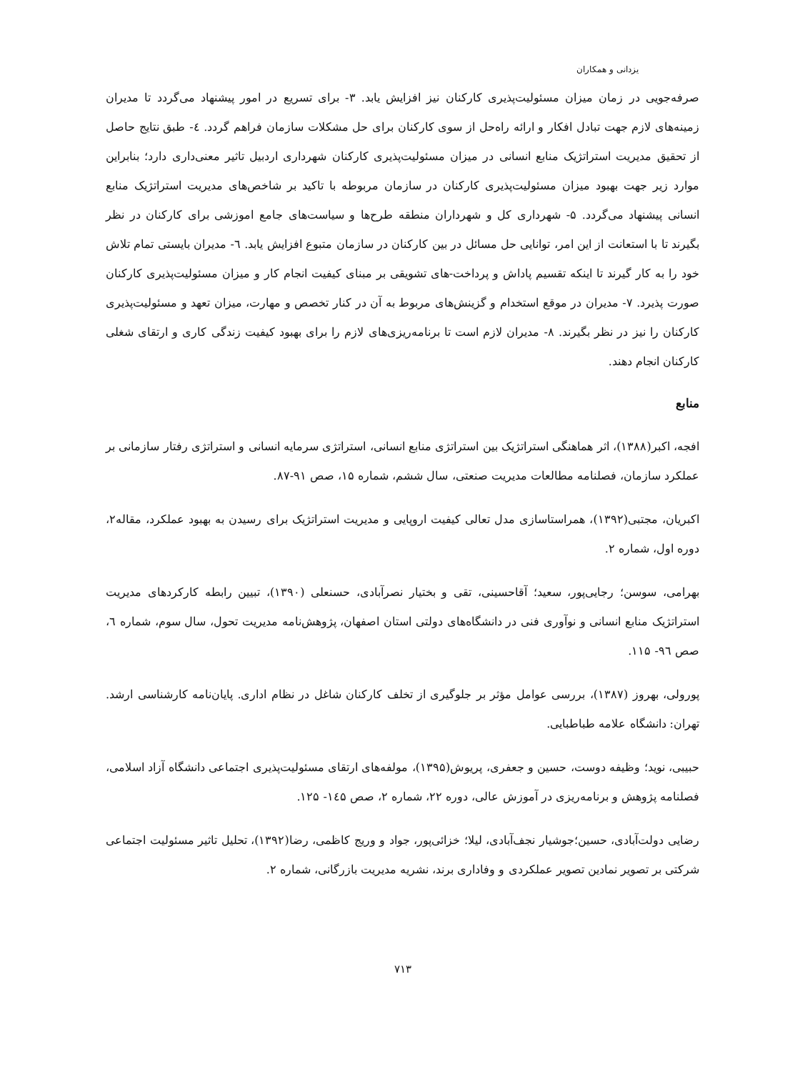یزدانی و همکاران
صرفه‌جویی در زمان میزان مسئولیت‌پذیری کارکنان نیز افزایش یابد. ۳- برای تسریع در امور پیشنهاد می‌گردد تا مدیران زمینه‌های لازم جهت تبادل افکار و ارائه راه‌حل از سوی کارکنان برای حل مشکلات سازمان فراهم گردد. ٤- طبق نتایج حاصل از تحقیق مدیریت استراتژیک منابع انسانی در میزان مسئولیت‌پذیری کارکنان شهرداری اردبیل تاثیر معنی‌داری دارد؛ بنابراین موارد زیر جهت بهبود میزان مسئولیت‌پذیری کارکنان در سازمان مربوطه با تاکید بر شاخص‌های مدیریت استراتژیک منابع انسانی پیشنهاد می‌گردد. ۵- شهرداری کل و شهرداران منطقه طرح‌ها و سیاست‌های جامع اموزشی برای کارکنان در نظر بگیرند تا با استعانت از این امر، توانایی حل مسائل در بین کارکنان در سازمان متبوع افزایش یابد. ٦- مدیران بایستی تمام تلاش خود را به کار گیرند تا اینکه تقسیم پاداش و پرداخت-های تشویقی بر مبنای کیفیت انجام کار و میزان مسئولیت‌پذیری کارکنان صورت پذیرد. ۷- مدیران در موقع استخدام و گزینش‌های مربوط به آن در کنار تخصص و مهارت، میزان تعهد و مسئولیت‌پذیری کارکنان را نیز در نظر بگیرند. ۸- مدیران لازم است تا برنامه‌ریزی‌های لازم را برای بهبود کیفیت زندگی کاری و ارتقای شغلی کارکنان انجام دهند.
منابع
افجه، اکبر(۱۳۸۸)، اثر هماهنگی استراتژیک بین استراتژی منابع انسانی، استراتژی سرمایه انسانی و استراتژی رفتار سازمانی بر عملکرد سازمان، فصلنامه مطالعات مدیریت صنعتی، سال ششم، شماره ۱۵، صص ۹۱-۸۷.
اکبریان، مجتبی(۱۳۹۲)، همراستاسازی مدل تعالی کیفیت اروپایی و مدیریت استراتژیک برای رسیدن به بهبود عملکرد، مقاله۲، دوره اول، شماره ۲.
بهرامی، سوسن؛ رجایی‌پور، سعید؛ آقاحسینی، تقی و بختیار نصرآبادی، حسنعلی (۱۳۹۰)، تبیین رابطه کارکردهای مدیریت استراتژیک منابع انسانی و نوآوری فنی در دانشگاه‌های دولتی استان اصفهان، پژوهش‌نامه مدیریت تحول، سال سوم، شماره ٦، صص ۹٦- ۱۱۵.
پورولی، بهروز (۱۳۸۷)، بررسی عوامل مؤثر بر جلوگیری از تخلف کارکنان شاغل در نظام اداری. پایان‌نامه کارشناسی ارشد. تهران: دانشگاه علامه طباطبایی.
حبیبی، نوید؛ وظیفه دوست، حسین و جعفری، پریوش(۱۳۹۵)، مولفه‌های ارتقای مسئولیت‌پذیری اجتماعی دانشگاه آزاد اسلامی، فصلنامه پژوهش و برنامه‌ریزی در آموزش عالی، دوره ۲۲، شماره ۲، صص ۱٤۵- ۱۲۵.
رضایی دولت‌آبادی، حسین؛جوشیار نجف‌آبادی، لیلا؛ خزائی‌پور، جواد و وریج کاظمی، رضا(۱۳۹۲)، تحلیل تاثیر مسئولیت اجتماعی شرکتی بر تصویر نمادین تصویر عملکردی و وفاداری برند، نشریه مدیریت بازرگانی، شماره ۲.
۷۱۳